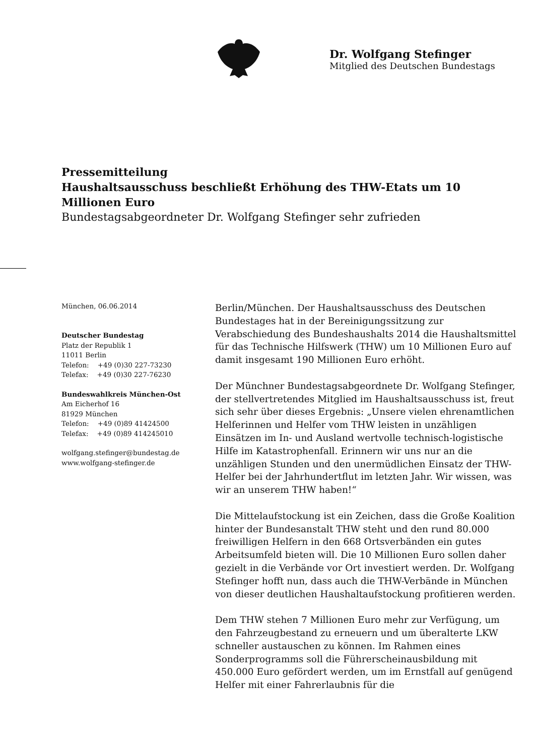Dr. Wolfgang Stefinger
Mitglied des Deutschen Bundestags
Pressemitteilung
Haushaltsausschuss beschließt Erhöhung des THW-Etats um 10 Millionen Euro
Bundestagsabgeordneter Dr. Wolfgang Stefinger sehr zufrieden
München, 06.06.2014
Deutscher Bundestag
Platz der Republik 1
11011 Berlin
Telefon: +49 (0)30 227-73230
Telefax: +49 (0)30 227-76230
Bundeswahlkreis München-Ost
Am Eicherhof 16
81929 München
Telefon: +49 (0)89 41424500
Telefax: +49 (0)89 414245010
wolfgang.stefinger@bundestag.de
www.wolfgang-stefinger.de
Berlin/München. Der Haushaltsausschuss des Deutschen Bundestages hat in der Bereinigungssitzung zur Verabschiedung des Bundeshaushalts 2014 die Haushaltsmittel für das Technische Hilfswerk (THW) um 10 Millionen Euro auf damit insgesamt 190 Millionen Euro erhöht.
Der Münchner Bundestagsabgeordnete Dr. Wolfgang Stefinger, der stellvertretendes Mitglied im Haushaltsausschuss ist, freut sich sehr über dieses Ergebnis: „Unsere vielen ehrenamtlichen Helferinnen und Helfer vom THW leisten in unzähligen Einsätzen im In- und Ausland wertvolle technisch-logistische Hilfe im Katastrophenfall. Erinnern wir uns nur an die unzähligen Stunden und den unermüdlichen Einsatz der THW-Helfer bei der Jahrhundertflut im letzten Jahr. Wir wissen, was wir an unserem THW haben!“
Die Mittelaufstockung ist ein Zeichen, dass die Große Koalition hinter der Bundesanstalt THW steht und den rund 80.000 freiwilligen Helfern in den 668 Ortsverbänden ein gutes Arbeitsumfeld bieten will. Die 10 Millionen Euro sollen daher gezielt in die Verbände vor Ort investiert werden. Dr. Wolfgang Stefinger hofft nun, dass auch die THW-Verbände in München von dieser deutlichen Haushaltaufstockung profitieren werden.
Dem THW stehen 7 Millionen Euro mehr zur Verfügung, um den Fahrzeugbestand zu erneuern und um überalterte LKW schneller austauschen zu können. Im Rahmen eines Sonderprogramms soll die Führerscheinausbildung mit 450.000 Euro gefördert werden, um im Ernstfall auf genügend Helfer mit einer Fahrerlaubnis für die